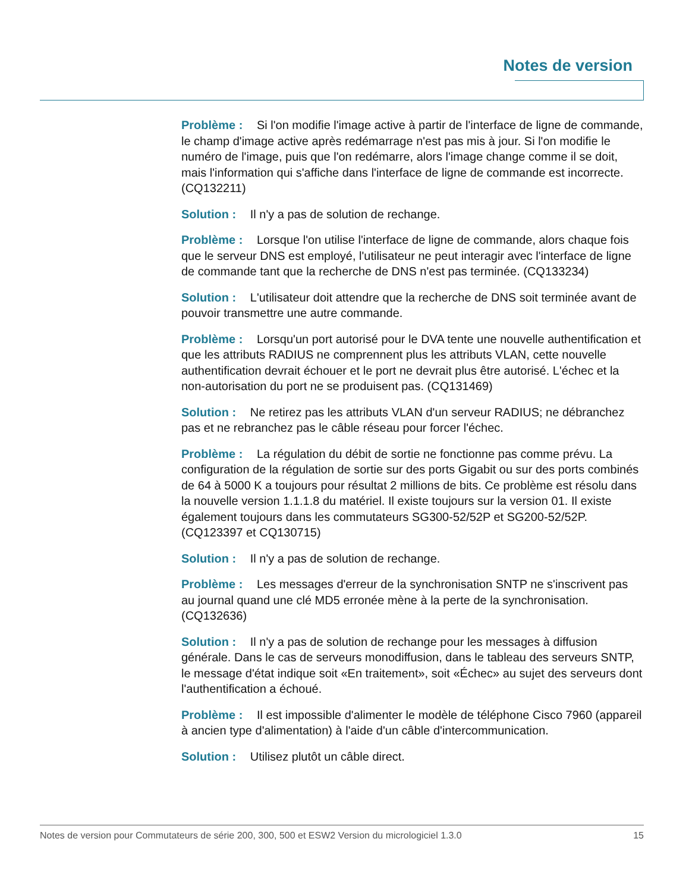Notes de version
Problème : Si l'on modifie l'image active à partir de l'interface de ligne de commande, le champ d'image active après redémarrage n'est pas mis à jour. Si l'on modifie le numéro de l'image, puis que l'on redémarre, alors l'image change comme il se doit, mais l'information qui s'affiche dans l'interface de ligne de commande est incorrecte. (CQ132211)
Solution : Il n'y a pas de solution de rechange.
Problème : Lorsque l'on utilise l'interface de ligne de commande, alors chaque fois que le serveur DNS est employé, l'utilisateur ne peut interagir avec l'interface de ligne de commande tant que la recherche de DNS n'est pas terminée. (CQ133234)
Solution : L'utilisateur doit attendre que la recherche de DNS soit terminée avant de pouvoir transmettre une autre commande.
Problème : Lorsqu'un port autorisé pour le DVA tente une nouvelle authentification et que les attributs RADIUS ne comprennent plus les attributs VLAN, cette nouvelle authentification devrait échouer et le port ne devrait plus être autorisé. L'échec et la non-autorisation du port ne se produisent pas. (CQ131469)
Solution : Ne retirez pas les attributs VLAN d'un serveur RADIUS; ne débranchez pas et ne rebranchez pas le câble réseau pour forcer l'échec.
Problème : La régulation du débit de sortie ne fonctionne pas comme prévu. La configuration de la régulation de sortie sur des ports Gigabit ou sur des ports combinés de 64 à 5000 K a toujours pour résultat 2 millions de bits. Ce problème est résolu dans la nouvelle version 1.1.1.8 du matériel. Il existe toujours sur la version 01. Il existe également toujours dans les commutateurs SG300-52/52P et SG200-52/52P. (CQ123397 et CQ130715)
Solution : Il n'y a pas de solution de rechange.
Problème : Les messages d'erreur de la synchronisation SNTP ne s'inscrivent pas au journal quand une clé MD5 erronée mène à la perte de la synchronisation. (CQ132636)
Solution : Il n'y a pas de solution de rechange pour les messages à diffusion générale. Dans le cas de serveurs monodiffusion, dans le tableau des serveurs SNTP, le message d'état indique soit «En traitement», soit «Échec» au sujet des serveurs dont l'authentification a échoué.
Problème : Il est impossible d'alimenter le modèle de téléphone Cisco 7960 (appareil à ancien type d'alimentation) à l'aide d'un câble d'intercommunication.
Solution : Utilisez plutôt un câble direct.
Notes de version pour Commutateurs de série 200, 300, 500 et ESW2 Version du micrologiciel 1.3.0 15